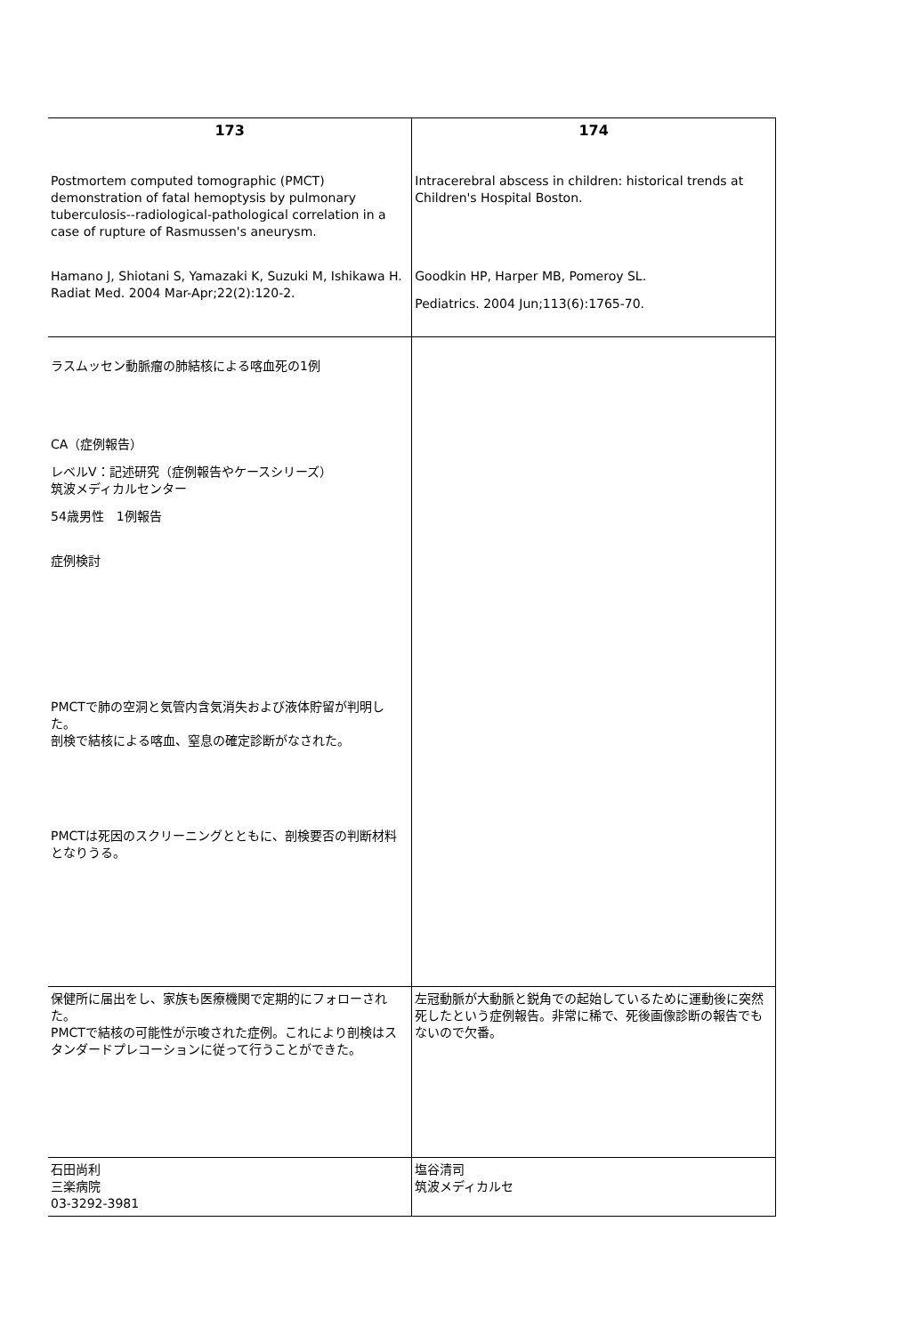| 173 Postmortem computed tomographic (PMCT) demonstration of fatal hemoptysis by pulmonary tuberculosis--radiological-pathological correlation in a case of rupture of Rasmussen's aneurysm. Hamano J, Shiotani S, Yamazaki K, Suzuki M, Ishikawa H. Radiat Med. 2004 Mar-Apr;22(2):120-2. | 174 Intracerebral abscess in children: historical trends at Children's Hospital Boston. Goodkin HP, Harper MB, Pomeroy SL. Pediatrics. 2004 Jun;113(6):1765-70. |
| ラスムッセン動脈瘤の肺結核による喀血死の1例 CA（症例報告） レベルⅤ：記述研究（症例報告やケースシリーズ） 筑波メディカルセンター 54歳男性 1例報告 症例検討 PMCTで肺の空洞と気管内含気消失および液体貯留が判明した。 剖検で結核による喀血、窒息の確定診断がなされた。 PMCTは死因のスクリーニングとともに、剖検要否の判断材料となりうる。 | |
| 保健所に届出をし、家族も医療機関で定期的にフォローされた。 PMCTで結核の可能性が示唆された症例。これにより剖検はスタンダードプレコーションに従って行うことができた。 | 左冠動脈が大動脈と鋭角での起始しているために運動後に突然死したという症例報告。非常に稀で、死後画像診断の報告でもないので欠番。 |
| 石田尚利 三楽病院 03-3292-3981 | 塩谷清司 筑波メディカルセ |